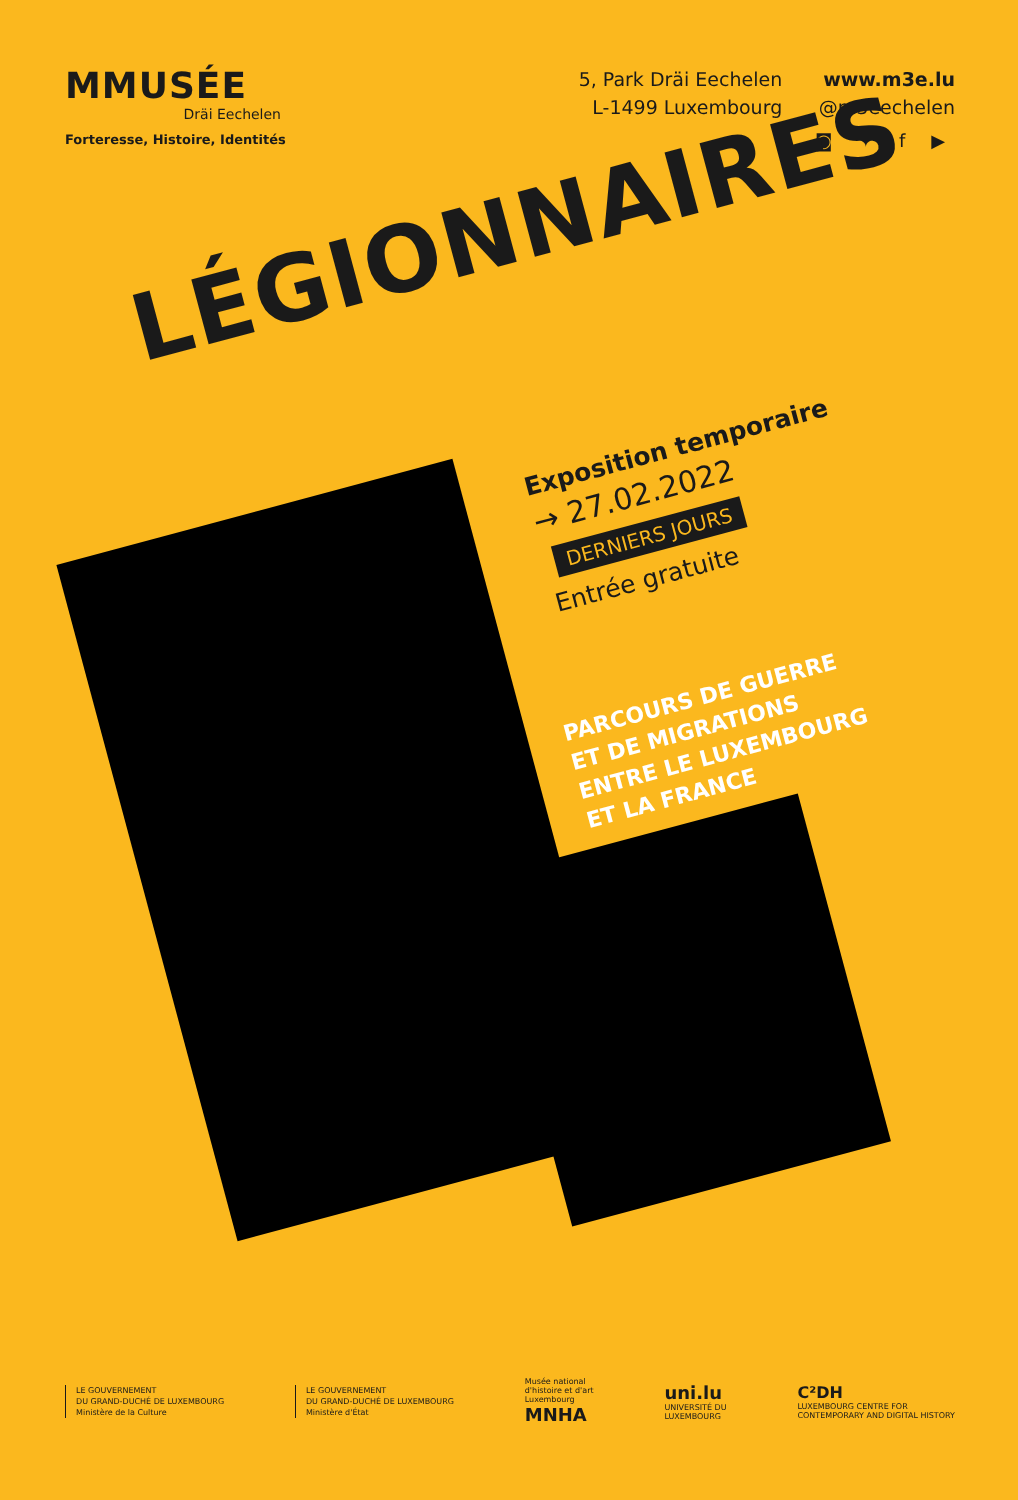MMUSÉE
Dräi Eechelen
Forteresse, Histoire, Identités
5, Park Dräi Eechelen
L-1499 Luxembourg
www.m3e.lu
@m3eechelen
◙ ✦ f ▶
LÉGIONNAIRES
Exposition temporaire
→ 27.02.2022
DERNIERS JOURS
Entrée gratuite
PARCOURS DE GUERRE
ET DE MIGRATIONS
ENTRE LE LUXEMBOURG
ET LA FRANCE
LE GOUVERNEMENT
DU GRAND-DUCHÉ DE LUXEMBOURG
Ministère de la Culture
LE GOUVERNEMENT
DU GRAND-DUCHÉ DE LUXEMBOURG
Ministère d'État
Musée national
d'histoire et d'art
Luxembourg
MNHA
uni.lu
UNIVERSITÉ DU
LUXEMBOURG
C²DH
LUXEMBOURG CENTRE FOR
CONTEMPORARY AND DIGITAL HISTORY